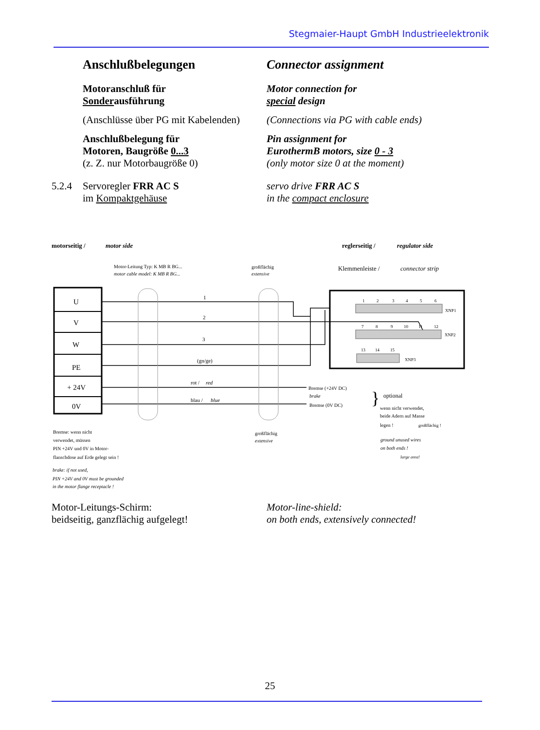Stegmaier-Haupt GmbH Industrieelektronik
Anschlußbelegungen Connector assignment
Motoranschluß für
Sonderausführung
Motor connection for
special design
(Anschlüsse über PG mit Kabelenden)
(Connections via PG with cable ends)
Anschlußbelegung für
Motoren, Baugröße 0...3
(z. Z. nur Motorbaugröße 0)
Pin assignment for
EurothermB motors, size 0 - 3
(only motor size 0 at the moment)
5.2.4 Servoregler FRR AC S
im Kompaktgehäuse
servo drive FRR AC S
in the compact enclosure
motorseitig /
motor side
reglerseitig /
regulator side
Motor-Leitung Typ: K MB R BG...
motor cable model: K MB R BG...
großflächig
extensive
Klemmenleiste /
connector strip
U
V
W
PE
+ 24V
0V
1
2
3
(gn/ge)
rot /
red
blau /
blue
Bremse (+24V DC)
brake
Bremse (0V DC)
}
optional
wenn nicht verwendet,
beide Adern auf Masse
legen !
großflächig !
ground unused wires
on both ends !
large area!
großflächig
extensive
1
2
3
4
5
6
XNP1
7
8
9
10
11
12
XNP2
13
14
15
XNP3
Bremse: wenn nicht
verwendet, müssen
PIN +24V und 0V in Motor-
flanschdose auf Erde gelegt sein !
brake: if not used,
PIN +24V and 0V must be grounded
in the motor flange receptacle !
Motor-Leitungs-Schirm:
beidseitig, ganzflächig aufgelegt!
Motor-line-shield:
on both ends, extensively connected!
25